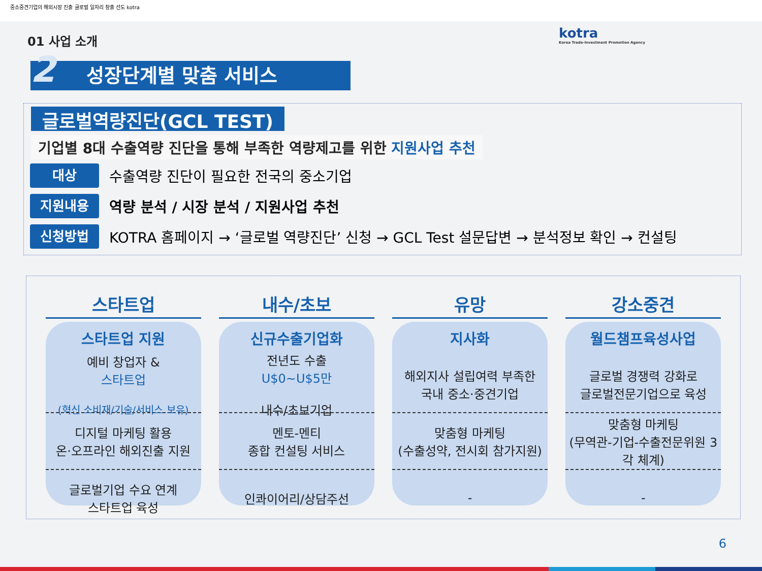중소중견기업의 해외시장 진출 글로벌 일자리 창출 선도 kotra
01 사업 소개
kotra
Korea Trade-Investment Promotion Agency
2 성장단계별 맞춤 서비스
글로벌역량진단(GCL TEST)
기업별 8대 수출역량 진단을 통해 부족한 역량제고를 위한 지원사업 추천
대상
수출역량 진단이 필요한 전국의 중소기업
지원내용
역량 분석 / 시장 분석 / 지원사업 추천
신청방법
KOTRA 홈페이지 → ‘글로벌 역량진단’ 신청 → GCL Test 설문답변 → 분석정보 확인 → 컨설팅
스타트업
스타트업 지원
예비 창업자 &
스타트업
(혁신 소비재/기술/서비스 보유)
디지털 마케팅 활용
온·오프라인 해외진출 지원
글로벌기업 수요 연계
스타트업 육성
내수/초보
신규수출기업화
전년도 수출
U$0~U$5만
내수/초보기업
멘토-멘티
종합 컨설팅 서비스
인콰이어리/상담주선
유망
지사화
해외지사 설립여력 부족한
국내 중소·중견기업
맞춤형 마케팅
(수출성약, 전시회 참가지원)
-
강소중견
월드챔프육성사업
글로벌 경쟁력 강화로
글로벌전문기업으로 육성
맞춤형 마케팅
(무역관-기업-수출전문위원 3각 체계)
-
6